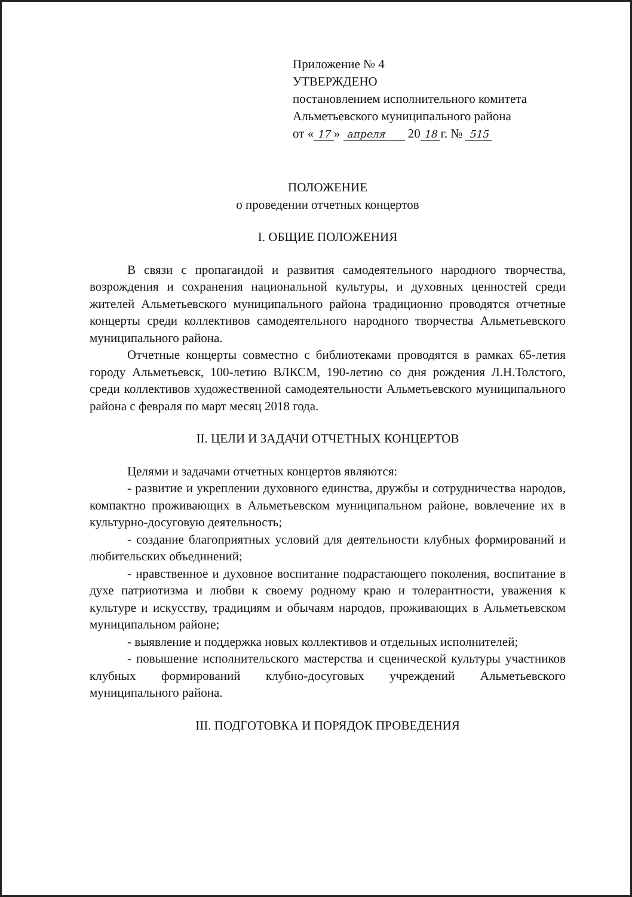Приложение № 4
УТВЕРЖДЕНО
постановлением исполнительного комитета
Альметьевского муниципального района
от « 17 » апреля 20 18 г. № 515
ПОЛОЖЕНИЕ
о проведении отчетных концертов
I. ОБЩИЕ ПОЛОЖЕНИЯ
В связи с пропагандой и развития самодеятельного народного творчества, возрождения и сохранения национальной культуры, и духовных ценностей среди жителей Альметьевского муниципального района традиционно проводятся отчетные концерты среди коллективов самодеятельного народного творчества Альметьевского муниципального района.
Отчетные концерты совместно с библиотеками проводятся в рамках 65-летия городу Альметьевск, 100-летию ВЛКСМ, 190-летию со дня рождения Л.Н.Толстого, среди коллективов художественной самодеятельности Альметьевского муниципального района с февраля по март месяц 2018 года.
II. ЦЕЛИ И ЗАДАЧИ ОТЧЕТНЫХ КОНЦЕРТОВ
Целями и задачами отчетных концертов являются:
- развитие и укреплении духовного единства, дружбы и сотрудничества народов, компактно проживающих в Альметьевском муниципальном районе, вовлечение их в культурно-досуговую деятельность;
- создание благоприятных условий для деятельности клубных формирований и любительских объединений;
- нравственное и духовное воспитание подрастающего поколения, воспитание в духе патриотизма и любви к своему родному краю и толерантности, уважения к культуре и искусству, традициям и обычаям народов, проживающих в Альметьевском муниципальном районе;
- выявление и поддержка новых коллективов и отдельных исполнителей;
- повышение исполнительского мастерства и сценической культуры участников клубных формирований клубно-досуговых учреждений Альметьевского муниципального района.
III. ПОДГОТОВКА И ПОРЯДОК ПРОВЕДЕНИЯ